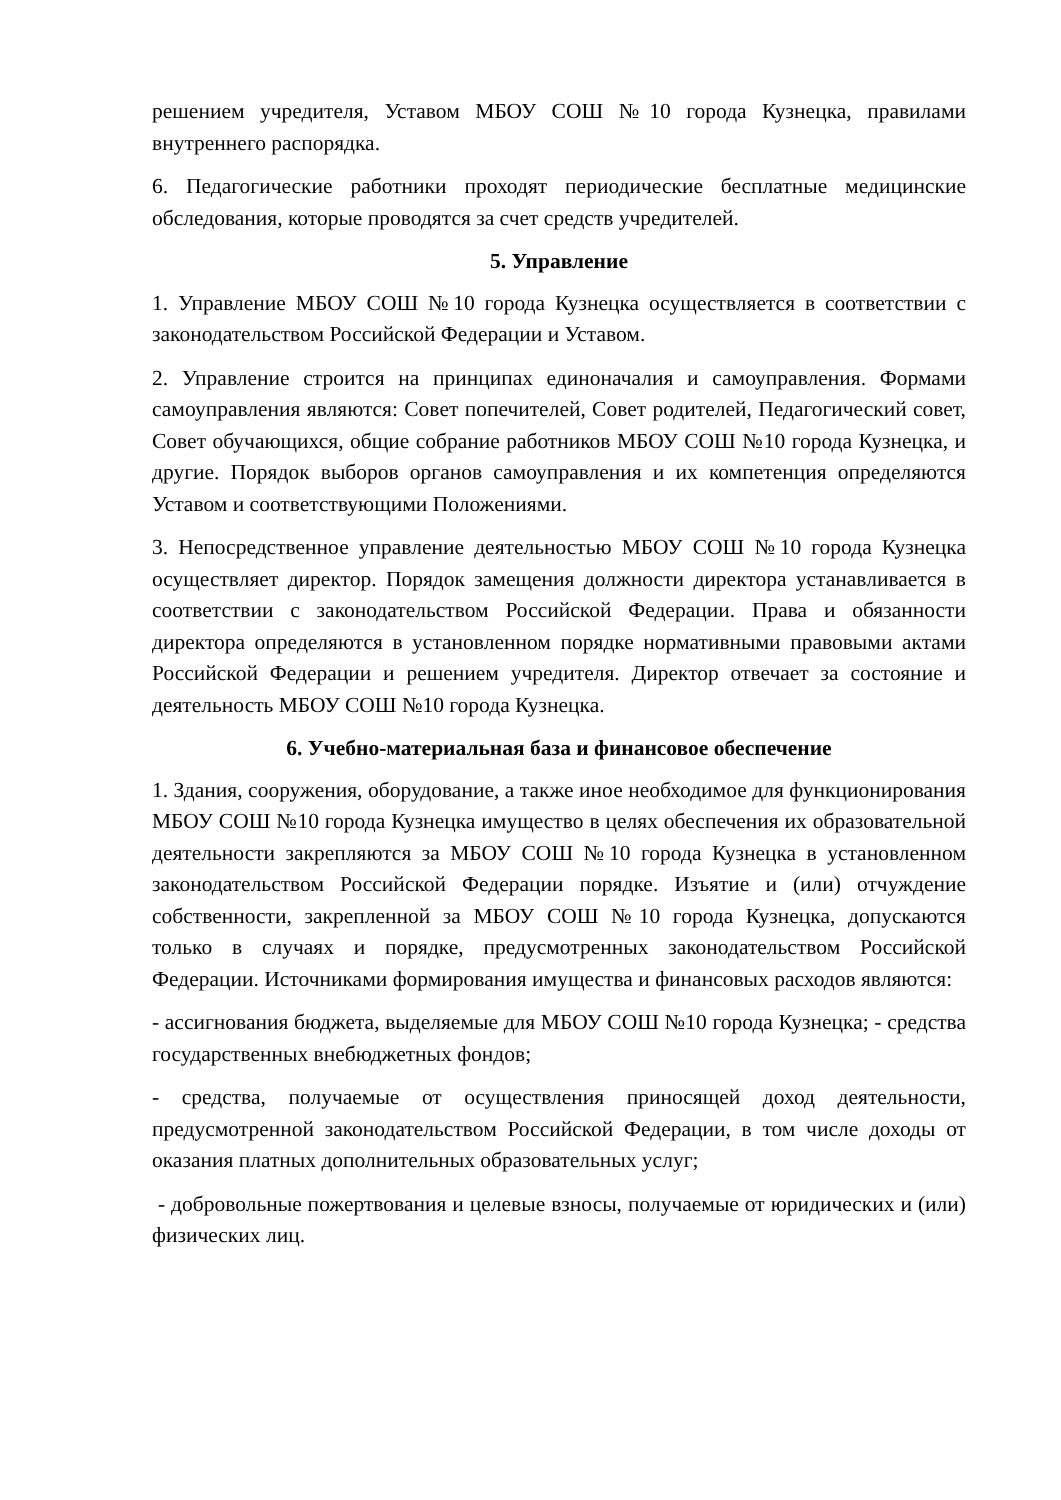решением учредителя, Уставом МБОУ СОШ №10 города Кузнецка, правилами внутреннего распорядка.
6. Педагогические работники проходят периодические бесплатные медицинские обследования, которые проводятся за счет средств учредителей.
5. Управление
1. Управление МБОУ СОШ №10 города Кузнецка осуществляется в соответствии с законодательством Российской Федерации и Уставом.
2. Управление строится на принципах единоначалия и самоуправления. Формами самоуправления являются: Совет попечителей, Совет родителей, Педагогический совет, Совет обучающихся, общие собрание работников МБОУ СОШ №10 города Кузнецка, и другие. Порядок выборов органов самоуправления и их компетенция определяются Уставом и соответствующими Положениями.
3. Непосредственное управление деятельностью МБОУ СОШ №10 города Кузнецка осуществляет директор. Порядок замещения должности директора устанавливается в соответствии с законодательством Российской Федерации. Права и обязанности директора определяются в установленном порядке нормативными правовыми актами Российской Федерации и решением учредителя. Директор отвечает за состояние и деятельность МБОУ СОШ №10 города Кузнецка.
6. Учебно-материальная база и финансовое обеспечение
1. Здания, сооружения, оборудование, а также иное необходимое для функционирования МБОУ СОШ №10 города Кузнецка имущество в целях обеспечения их образовательной деятельности закрепляются за МБОУ СОШ №10 города Кузнецка в установленном законодательством Российской Федерации порядке. Изъятие и (или) отчуждение собственности, закрепленной за МБОУ СОШ №10 города Кузнецка, допускаются только в случаях и порядке, предусмотренных законодательством Российской Федерации. Источниками формирования имущества и финансовых расходов являются:
- ассигнования бюджета, выделяемые для МБОУ СОШ №10 города Кузнецка; - средства государственных внебюджетных фондов;
- средства, получаемые от осуществления приносящей доход деятельности, предусмотренной законодательством Российской Федерации, в том числе доходы от оказания платных дополнительных образовательных услуг;
- добровольные пожертвования и целевые взносы, получаемые от юридических и (или) физических лиц.